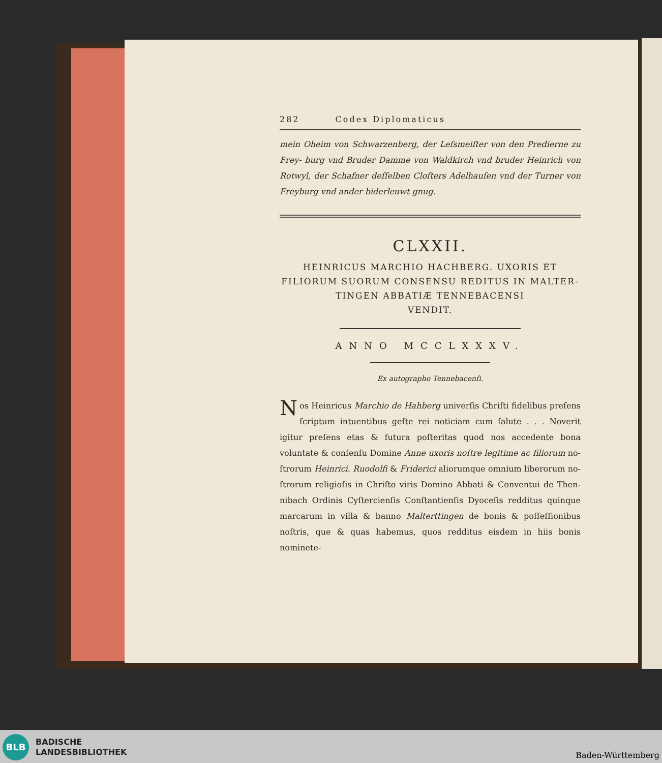282 Codex Diplomaticus
mein Oheim von Schwarzenberg, der Leſsmeiſter von den Predierne zu Frey- burg vnd Bruder Damme von Waldkirch vnd bruder Heinrich von Rotwyl, der Schafner deſſelben Cloſters Adelhauſen vnd der Turner von Freyburg vnd ander biderleuwt gnug.
CLXXII.
HEINRICUS MARCHIO HACHBERG. UXORIS ET
FILIORUM SUORUM CONSENSU REDITUS IN MALTER-
TINGEN ABBATIÆ TENNEBACENSI
VENDIT.
ANNO MCCLXXXV.
Ex autographo Tennebacenſi.
Nos Heinricus Marchio de Hahberg univerſis Chriſti fidelibus preſens ſcriptum intuentibus geſte rei noticiam cum ſalute . . . Noverit igitur preſens etas & futura poſteritas quod nos accedente bona voluntate & conſenſu Domine Anne uxoris noſtre legitime ac filiorum no- ſtrorum Heinrici. Ruodolfi & Friderici aliorumque omnium liberorum no- ſtrorum religioſis in Chriſto viris Domino Abbati & Conventui de Then- nibach Ordinis Cyſtercienſis Conſtantienſis Dyoceſis redditus quinque marcarum in villa & banno Malterttingen de bonis & poſſeſſionibus noſtris, que & quas habemus, quos redditus eisdem in hiis bonis nominete-
BLB
BADISCHE
LANDESBIBLIOTHEK
Baden-Württemberg